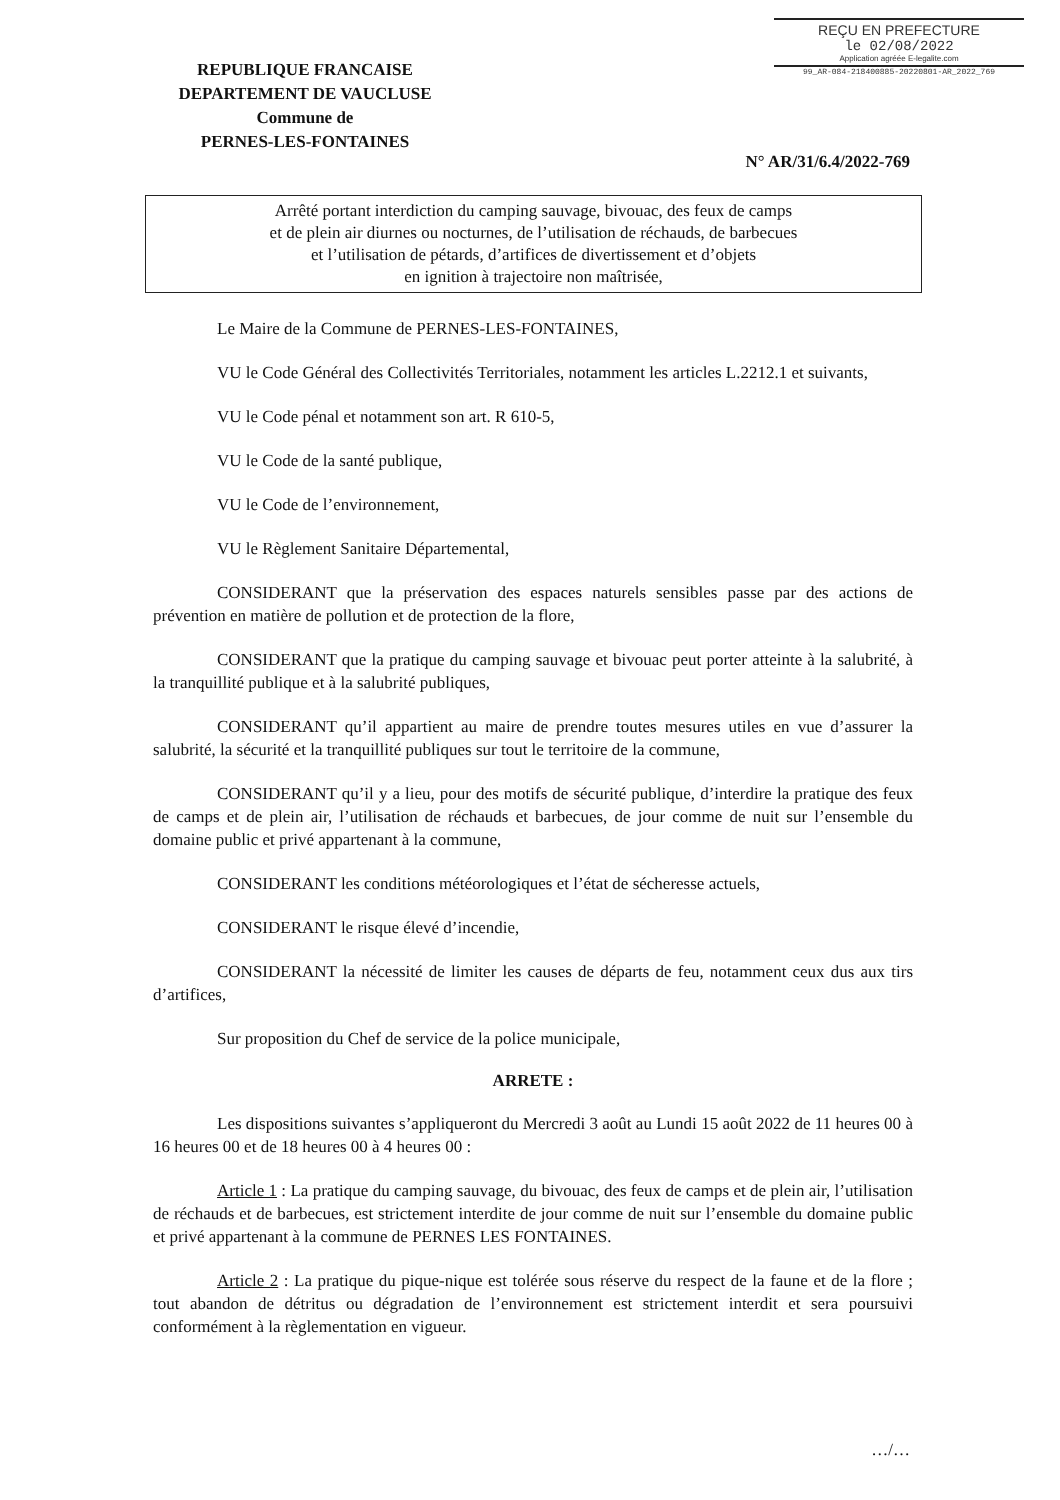REÇU EN PREFECTURE
le 02/08/2022
Application agréée E-legalite.com
99_AR-084-218400885-20220801-AR_2022_769
REPUBLIQUE FRANCAISE
DEPARTEMENT DE VAUCLUSE
Commune de
PERNES-LES-FONTAINES
N° AR/31/6.4/2022-769
Arrêté portant interdiction du camping sauvage, bivouac, des feux de camps
et de plein air diurnes ou nocturnes, de l’utilisation de réchauds, de barbecues
et l’utilisation de pétards, d’artifices de divertissement et d’objets
en ignition à trajectoire non maîtrisée,
Le Maire de la Commune de PERNES-LES-FONTAINES,
VU le Code Général des Collectivités Territoriales, notamment les articles L.2212.1 et suivants,
VU le Code pénal et notamment son art. R 610-5,
VU le Code de la santé publique,
VU le Code de l’environnement,
VU le Règlement Sanitaire Départemental,
CONSIDERANT que la préservation des espaces naturels sensibles passe par des actions de prévention en matière de pollution et de protection de la flore,
CONSIDERANT que la pratique du camping sauvage et bivouac peut porter atteinte à la salubrité, à la tranquillité publique et à la salubrité publiques,
CONSIDERANT qu’il appartient au maire de prendre toutes mesures utiles en vue d’assurer la salubrité, la sécurité et la tranquillité publiques sur tout le territoire de la commune,
CONSIDERANT qu’il y a lieu, pour des motifs de sécurité publique, d’interdire la pratique des feux de camps et de plein air, l’utilisation de réchauds et barbecues, de jour comme de nuit sur l’ensemble du domaine public et privé appartenant à la commune,
CONSIDERANT les conditions météorologiques et l’état de sécheresse actuels,
CONSIDERANT le risque élevé d’incendie,
CONSIDERANT la nécessité de limiter les causes de départs de feu, notamment ceux dus aux tirs d’artifices,
Sur proposition du Chef de service de la police municipale,
ARRETE :
Les dispositions suivantes s’appliqueront du Mercredi 3 août au Lundi 15 août 2022 de 11 heures 00 à 16 heures 00 et de 18 heures 00 à 4 heures 00 :
Article 1 : La pratique du camping sauvage, du bivouac, des feux de camps et de plein air, l’utilisation de réchauds et de barbecues, est strictement interdite de jour comme de nuit sur l’ensemble du domaine public et privé appartenant à la commune de PERNES LES FONTAINES.
Article 2 : La pratique du pique-nique est tolérée sous réserve du respect de la faune et de la flore ; tout abandon de détritus ou dégradation de l’environnement est strictement interdit et sera poursuivi conformément à la règlementation en vigueur.
…/…